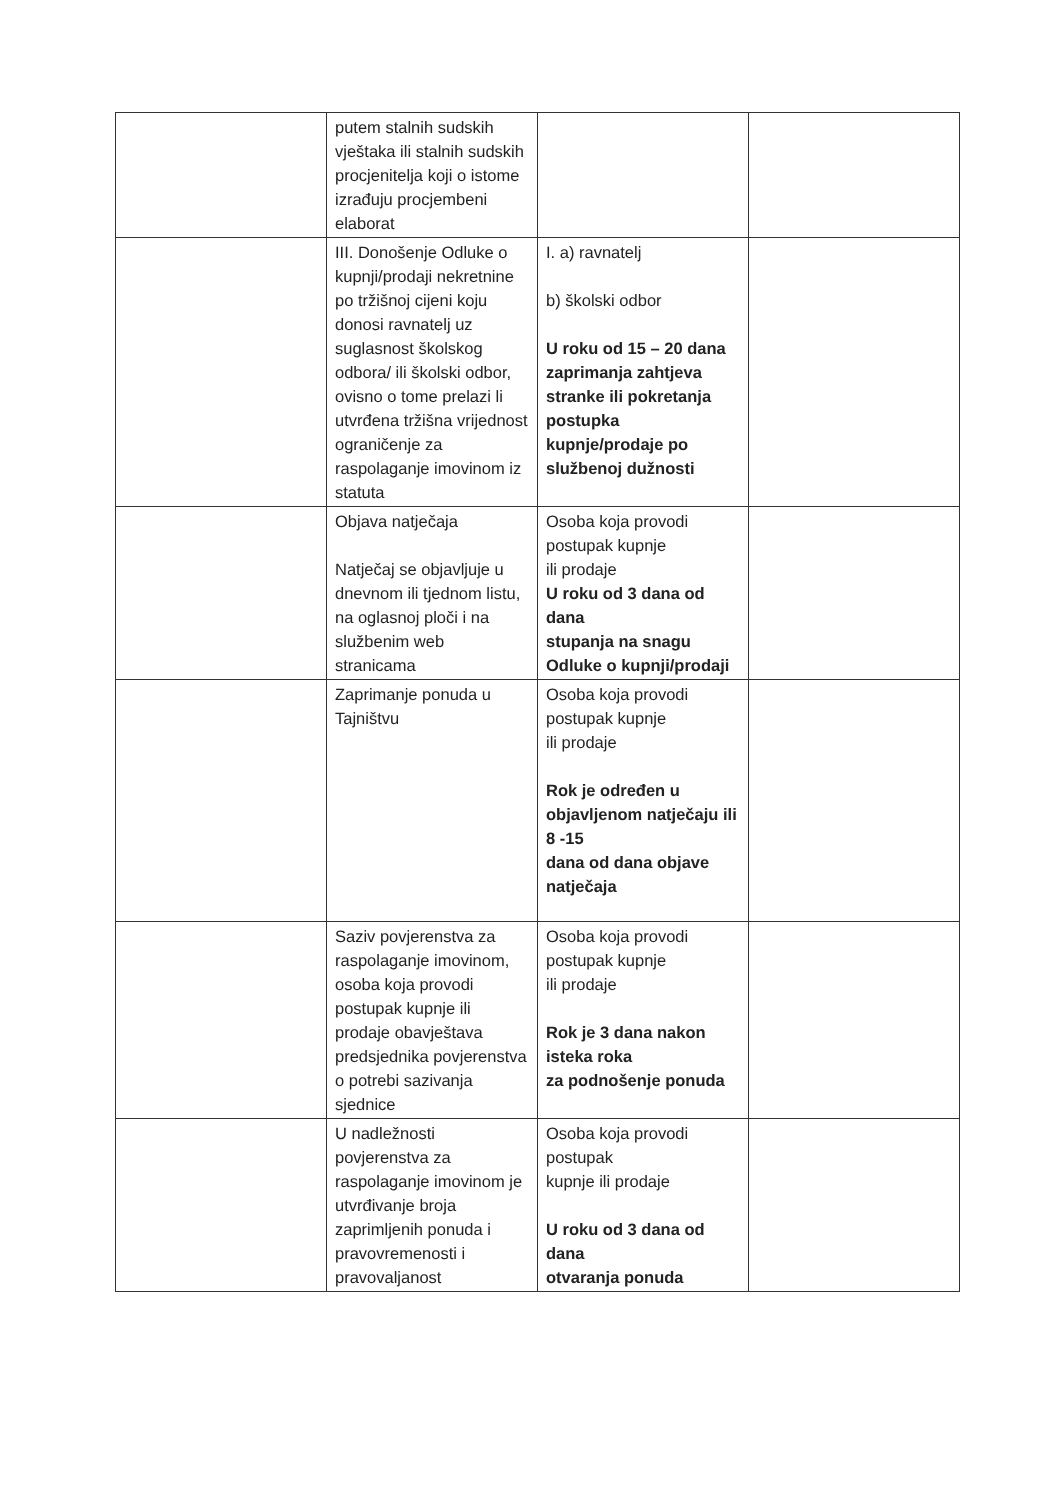| | putem stalnih sudskih vještaka ili stalnih sudskih procjenitelja koji o istome izrađuju procjembeni elaborat | | |
| | III. Donošenje Odluke o kupnji/prodaji nekretnine po tržišnoj cijeni koju donosi ravnatelj uz suglasnost školskog odbora/ ili školski odbor, ovisno o tome prelazi li utvrđena tržišna vrijednost ograničenje za raspolaganje imovinom iz statuta | I. a) ravnatelj b) školski odbor U roku od 15 – 20 dana zaprimanja zahtjeva stranke ili pokretanja postupka kupnje/prodaje po službenoj dužnosti | |
| | Objava natječaja Natječaj se objavljuje u dnevnom ili tjednom listu, na oglasnoj ploči i na službenim web stranicama | Osoba koja provodi postupak kupnje ili prodaje U roku od 3 dana od dana stupanja na snagu Odluke o kupnji/prodaji | |
| | Zaprimanje ponuda u Tajništvu | Osoba koja provodi postupak kupnje ili prodaje Rok je određen u objavljenom natječaju ili 8 -15 dana od dana objave natječaja | |
| | Saziv povjerenstva za raspolaganje imovinom, osoba koja provodi postupak kupnje ili prodaje obavještava predsjednika povjerenstva o potrebi sazivanja sjednice | Osoba koja provodi postupak kupnje ili prodaje Rok je 3 dana nakon isteka roka za podnošenje ponuda | |
| | U nadležnosti povjerenstva za raspolaganje imovinom je utvrđivanje broja zaprimljenih ponuda i pravovremenosti i pravovaljanost | Osoba koja provodi postupak kupnje ili prodaje U roku od 3 dana od dana otvaranja ponuda | |